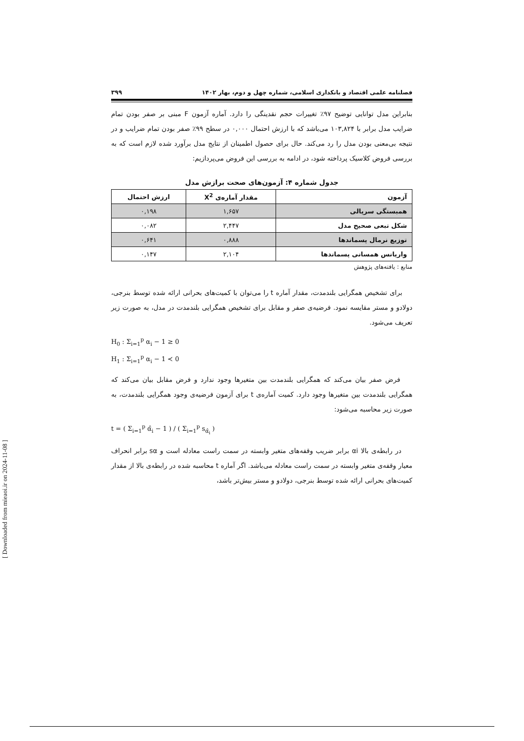فصلنامه علمی اقتصاد و بانکداری اسلامی، شماره چهل و دوم، بهار ۱۴۰۲ ۳۹۹
بنابراین مدل توانایی توضیح ۹۷٪ تغییرات حجم نقدینگی را دارد. آماره آزمون F مبنی بر صفر بودن تمام ضرایب مدل برابر با ۱۰۳,۸۲۴ می‌باشد که با ارزش احتمال ۰,۰۰۰ در سطح ۹۹٪ صفر بودن تمام ضرایب و در نتیجه بی‌معنی بودن مدل را رد می‌کند. حال برای حصول اطمینان از نتایج مدل برآورد شده لازم است که به بررسی فروض کلاسیک پرداخته شود، در ادامه به بررسی این فروض می‌پردازیم:
جدول شماره ۴: آزمون‌های صحت برازش مدل
| آزمون | مقدار آماره‌ی X<sup>2</sup> | ارزش احتمال |
| --- | --- | --- |
| همبستگی سریالی | ۱,۶۵۷ | ۰,۱۹۸ |
| شکل تبعی صحیح مدل | ۲,۴۴۷ | ۰,۰۸۲ |
| توزیع نرمال پسماندها | ۰,۸۸۸ | ۰,۶۴۱ |
| واریانس همسانی پسماندها | ۲,۱۰۴ | ۰,۱۴۷ |
منابع : یافته‌های پژوهش
برای تشخیص همگرایی بلندمدت، مقدار آماره t را می‌توان با کمیت‌های بحرانی ارائه شده توسط بنرجی، دولادو و مستر مقایسه نمود. فرضیه‌ی صفر و مقابل برای تشخیص همگرایی بلندمدت در مدل، به صورت زیر تعریف می‌شود.
H<sub>0</sub> : Σ<sub>i=1</sub><sup>p</sup> α<sub>i</sub> − 1 ≥ 0
H<sub>1</sub> : Σ<sub>i=1</sub><sup>p</sup> α<sub>i</sub> − 1 ≺ 0
فرض صفر بیان می‌کند که همگرایی بلندمدت بین متغیرها وجود ندارد و فرض مقابل بیان می‌کند که همگرایی بلندمدت بین متغیرها وجود دارد. کمیت آماره‌ی t برای آزمون فرضیه‌ی وجود همگرایی بلندمدت، به صورت زیر محاسبه می‌شود:
t = ( Σ<sub>i=1</sub><sup>p</sup> α̂<sub>i</sub> − 1 ) / ( Σ<sub>i=1</sub><sup>p</sup> s<sub>α̂<sub>i</sub></sub> )
در رابطه‌ی بالا αi برابر ضریب وقفه‌های متغیر وابسته در سمت راست معادله است و sα برابر انحراف معیار وقفه‌ی متغیر وابسته در سمت راست معادله می‌باشد. اگر آماره t محاسبه شده در رابطه‌ی بالا از مقدار کمیت‌های بحرانی ارائه شده توسط بنرجی، دولادو و مستر بیش‌تر باشد،
[ Downloaded from mieaoi.ir on 2024-11-08 ]